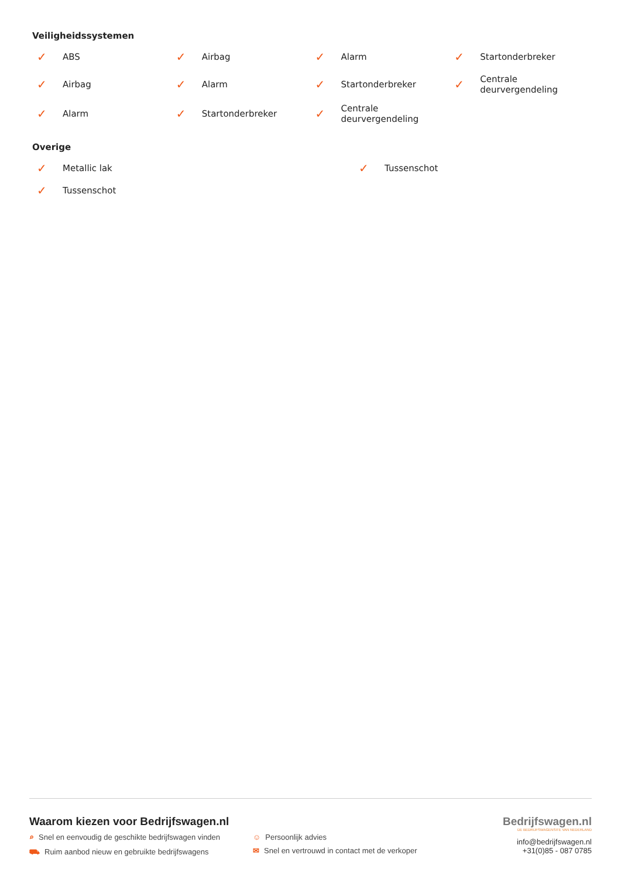Veiligheidssystemen
✓ ABS
✓ Airbag
✓ Alarm
✓ Startonderbreker
✓ Airbag
✓ Alarm
✓ Startonderbreker
✓ Centrale
deurvergendeling
✓ Alarm
✓ Startonderbreker
✓ Centrale
deurvergendeling
Overige
✓ Metallic lak
✓ Tussenschot
✓ Tussenschot
Waarom kiezen voor Bedrijfswagen.nl
⌕ Snel en eenvoudig de geschikte bedrijfswagen vinden ☺ Persoonlijk advies
⛟ Ruim aanbod nieuw en gebruikte bedrijfswagens ✉ Snel en vertrouwd in contact met de verkoper
Bedrijfswagen.nl
DE BEDRIJFSWAGENSITE VAN NEDERLAND
info@bedrijfswagen.nl
+31(0)85 - 087 0785